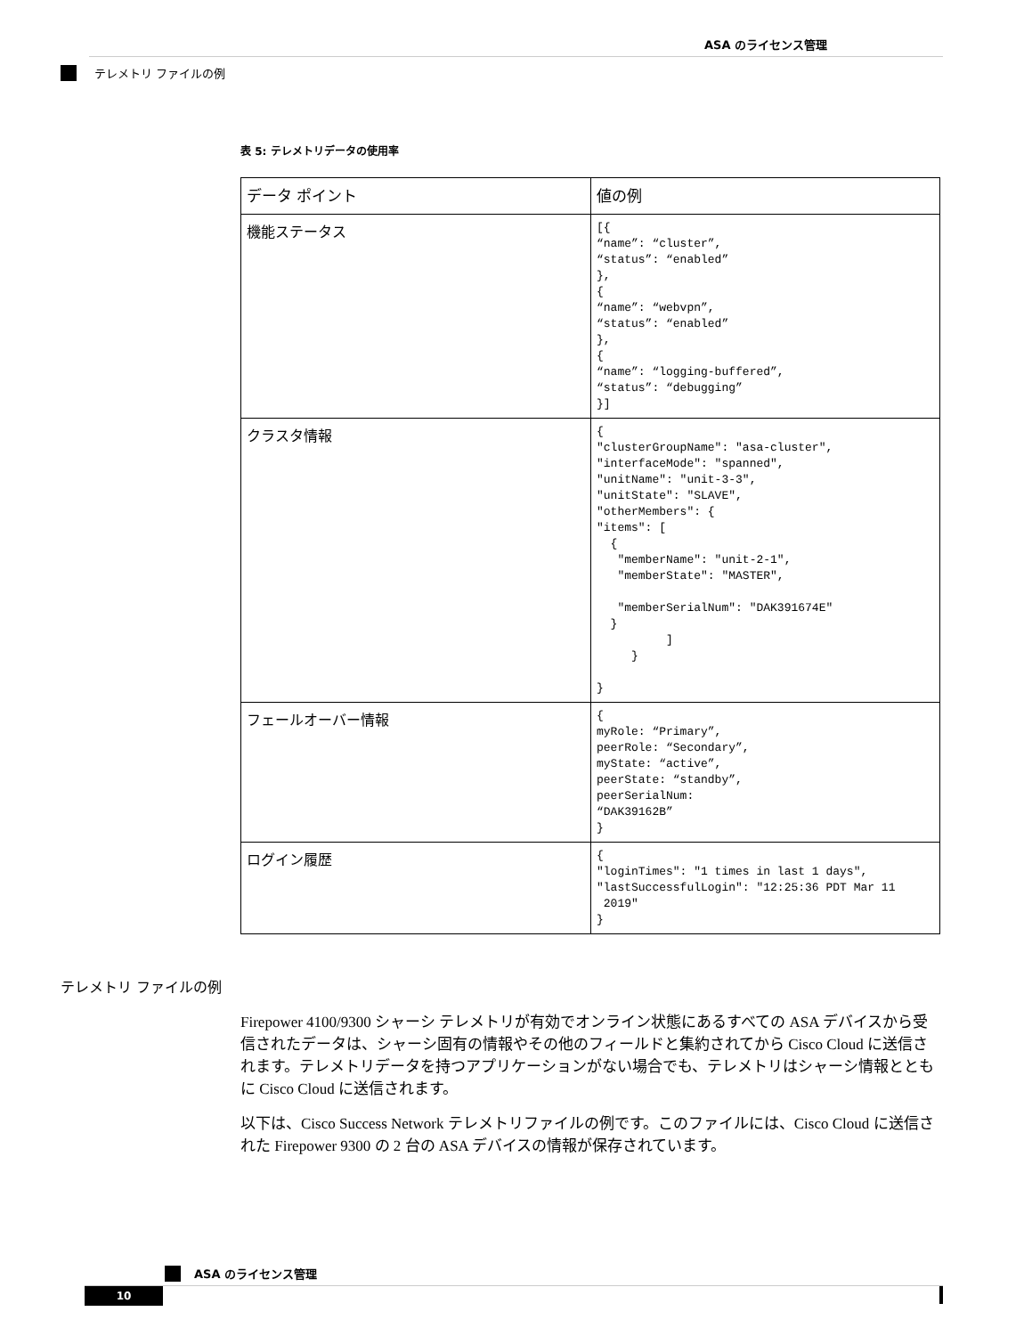ASA のライセンス管理
テレメトリ ファイルの例
表 5: テレメトリデータの使用率
| データ ポイント | 値の例 |
| --- | --- |
| 機能ステータス | [{ “name”: “cluster”, “status”: “enabled” }, { “name”: “webvpn”, “status”: “enabled” }, { “name”: “logging-buffered”, “status”: “debugging” }] |
| クラスタ情報 | { "clusterGroupName": "asa-cluster", "interfaceMode": "spanned", "unitName": "unit-3-3", "unitState": "SLAVE", "otherMembers": { "items": [ { "memberName": "unit-2-1", "memberState": "MASTER", "memberSerialNum": "DAK391674E" } ] } } |
| フェールオーバー情報 | { myRole: “Primary”, peerRole: “Secondary”, myState: “active”, peerState: “standby”, peerSerialNum: “DAK39162B” } |
| ログイン履歴 | { "loginTimes": "1 times in last 1 days", "lastSuccessfulLogin": "12:25:36 PDT Mar 11 2019" } |
テレメトリ ファイルの例
Firepower 4100/9300 シャーシ テレメトリが有効でオンライン状態にあるすべての ASA デバイスから受信されたデータは、シャーシ固有の情報やその他のフィールドと集約されてから Cisco Cloud に送信されます。テレメトリデータを持つアプリケーションがない場合でも、テレメトリはシャーシ情報とともに Cisco Cloud に送信されます。
以下は、Cisco Success Network テレメトリファイルの例です。このファイルには、Cisco Cloud に送信された Firepower 9300 の 2 台の ASA デバイスの情報が保存されています。
ASA のライセンス管理
10